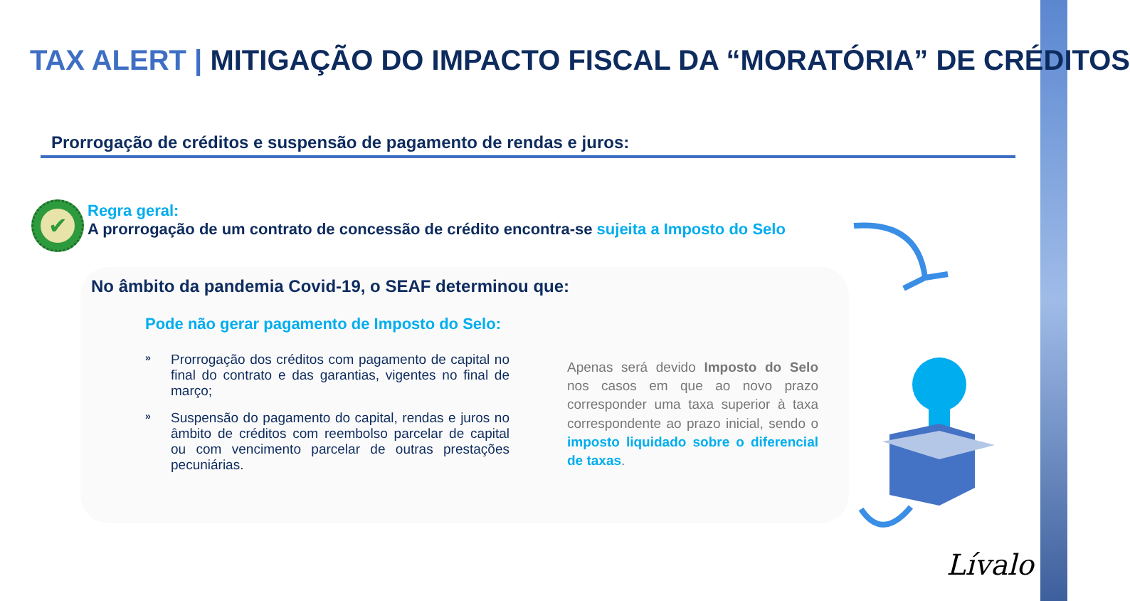TAX ALERT | MITIGAÇÃO DO IMPACTO FISCAL DA “MORATÓRIA” DE CRÉDITOS
Prorrogação de créditos e suspensão de pagamento de rendas e juros:
✔
Regra geral:
A prorrogação de um contrato de concessão de crédito encontra-se sujeita a Imposto do Selo
No âmbito da pandemia Covid-19, o SEAF determinou que:
Pode não gerar pagamento de Imposto do Selo:
» Prorrogação dos créditos com pagamento de capital no final do contrato e das garantias, vigentes no final de março;
» Suspensão do pagamento do capital, rendas e juros no âmbito de créditos com reembolso parcelar de capital ou com vencimento parcelar de outras prestações pecuniárias.
Apenas será devido Imposto do Selo nos casos em que ao novo prazo corresponder uma taxa superior à taxa correspondente ao prazo inicial, sendo o imposto liquidado sobre o diferencial de taxas.
Lívalo